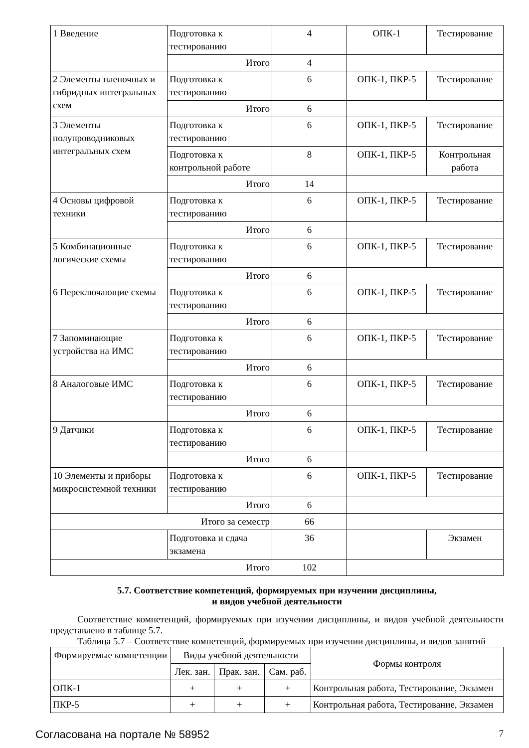| 1 Введение | Подготовка к тестированию | 4 | ОПК-1 | Тестирование |
| | Итого | 4 | | |
| 2 Элементы пленочных и гибридных интегральных схем | Подготовка к тестированию | 6 | ОПК-1, ПКР-5 | Тестирование |
| | Итого | 6 | | |
| 3 Элементы полупроводниковых интегральных схем | Подготовка к тестированию | 6 | ОПК-1, ПКР-5 | Тестирование |
| | Подготовка к контрольной работе | 8 | ОПК-1, ПКР-5 | Контрольная работа |
| | Итого | 14 | | |
| 4 Основы цифровой техники | Подготовка к тестированию | 6 | ОПК-1, ПКР-5 | Тестирование |
| | Итого | 6 | | |
| 5 Комбинационные логические схемы | Подготовка к тестированию | 6 | ОПК-1, ПКР-5 | Тестирование |
| | Итого | 6 | | |
| 6 Переключающие схемы | Подготовка к тестированию | 6 | ОПК-1, ПКР-5 | Тестирование |
| | Итого | 6 | | |
| 7 Запоминающие устройства на ИМС | Подготовка к тестированию | 6 | ОПК-1, ПКР-5 | Тестирование |
| | Итого | 6 | | |
| 8 Аналоговые ИМС | Подготовка к тестированию | 6 | ОПК-1, ПКР-5 | Тестирование |
| | Итого | 6 | | |
| 9 Датчики | Подготовка к тестированию | 6 | ОПК-1, ПКР-5 | Тестирование |
| | Итого | 6 | | |
| 10 Элементы и приборы микросистемной техники | Подготовка к тестированию | 6 | ОПК-1, ПКР-5 | Тестирование |
| | Итого | 6 | | |
| Итого за семестр | | 66 | | |
| | Подготовка и сдача экзамена | 36 | | Экзамен |
| Итого | | 102 | | |
5.7. Соответствие компетенций, формируемых при изучении дисциплины,
и видов учебной деятельности
Соответствие компетенций, формируемых при изучении дисциплины, и видов учебной деятельности представлено в таблице 5.7.
Таблица 5.7 – Соответствие компетенций, формируемых при изучении дисциплины, и видов занятий
| Формируемые компетенции | Виды учебной деятельности | | | Формы контроля |
| --- | --- | --- | --- | --- |
| | Лек. зан. | Прак. зан. | Сам. раб. | |
| ОПК-1 | + | + | + | Контрольная работа, Тестирование, Экзамен |
| ПКР-5 | + | + | + | Контрольная работа, Тестирование, Экзамен |
Согласована на портале № 58952 7